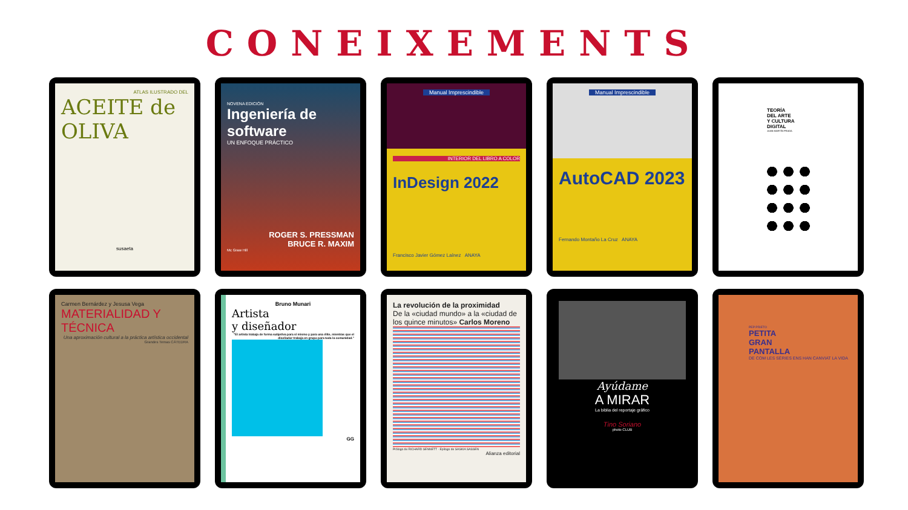CONEIXEMENTS
ATLAS ILUSTRADO DEL
ACEITE de OLIVA
susaeta
NOVENA EDICIÓN
Ingeniería de software
UN ENFOQUE PRÁCTICO
ROGER S. PRESSMAN
BRUCE R. MAXIM
Mc Graw Hill
Manual Imprescindible
INTERIOR DEL LIBRO A COLOR
InDesign 2022
Francisco Javier Gómez Laínez ANAYA
Manual Imprescindible
AutoCAD 2023
Fernando Montaño La Cruz ANAYA
TEORÍA
DEL ARTE
Y CULTURA
DIGITAL
JUAN MARTÍN PRADA
Carmen Bernárdez y Jesusa Vega
MATERIALIDAD Y TÉCNICA
Una aproximación cultural a la práctica artística occidental
Grandes Temas CÁTEDRA
Bruno Munari
Artista
y diseñador
"El artista trabaja de forma subjetiva para sí mismo y para una élite, mientras que el diseñador trabaja en grupo para toda la comunidad."
GG
La revolución de la proximidad
De la «ciudad mundo» a la «ciudad de los quince minutos» Carlos Moreno
Prólogo de RICHARD SENNETT · Epílogo de SASKIA SASSEN
Alianza editorial
Ayúdame
A MIRAR
La biblia del reportaje gráfico
Tino Soriano
photo CLUB
PEP PRIETO
PETITA
GRAN
PANTALLA
DE COM LES SÈRIES ENS HAN CANVIAT LA VIDA